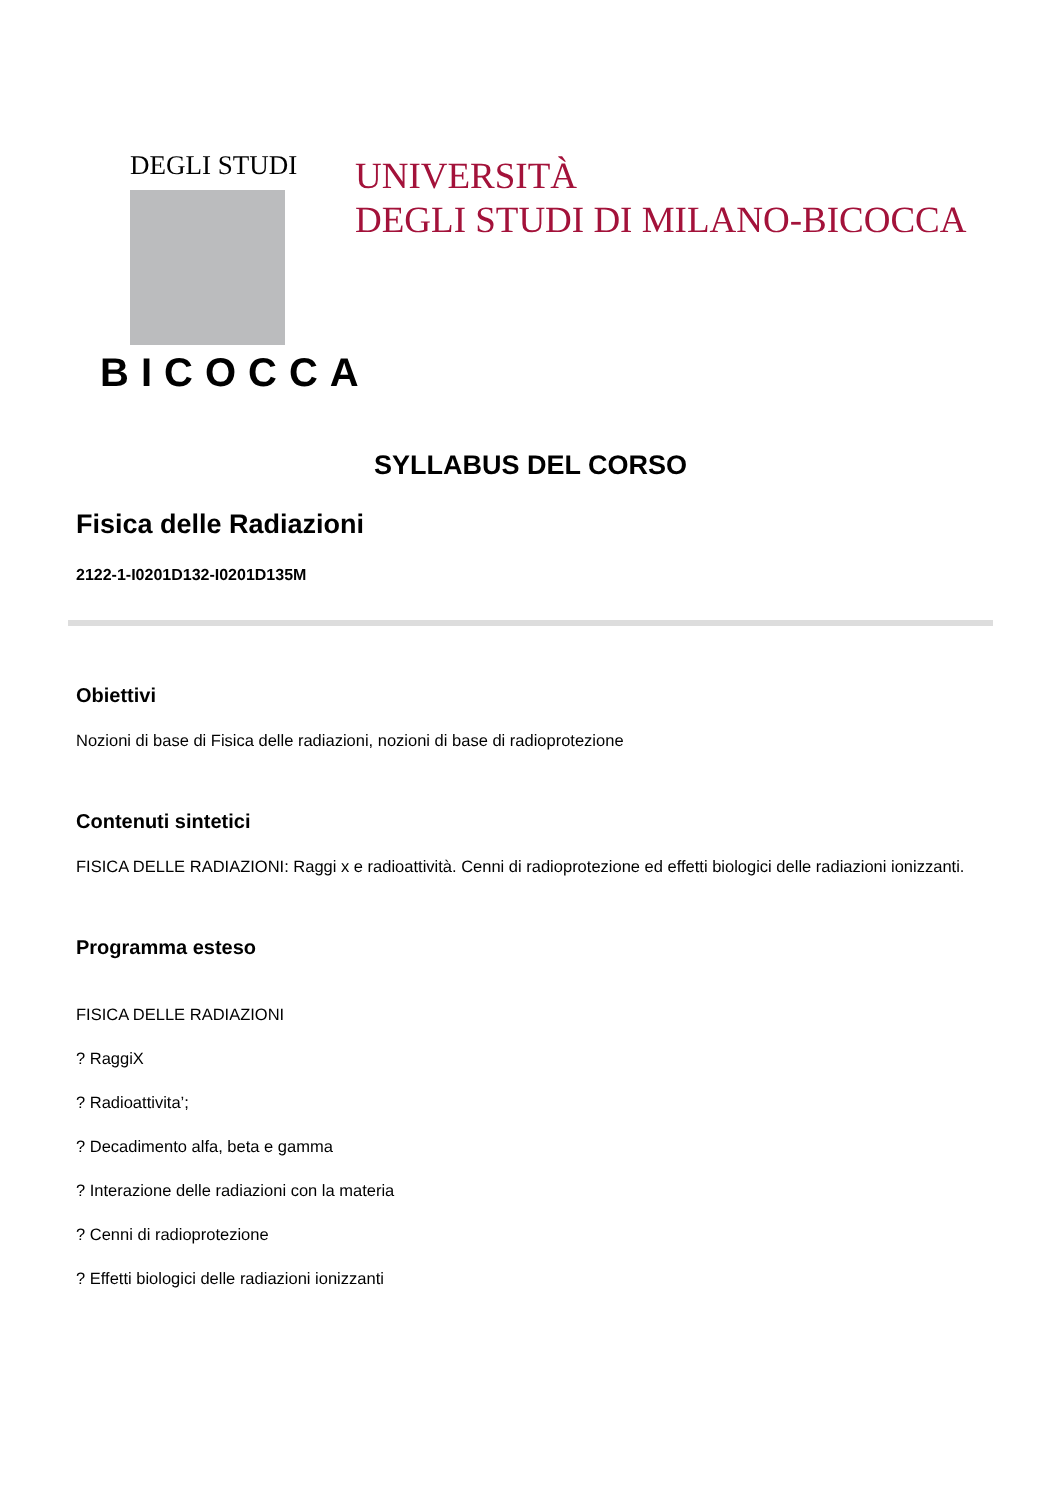DEGLI STUDI
BICOCCA
UNIVERSITÀ
DEGLI STUDI DI MILANO-BICOCCA
SYLLABUS DEL CORSO
Fisica delle Radiazioni
2122-1-I0201D132-I0201D135M
Obiettivi
Nozioni di base di Fisica delle radiazioni, nozioni di base di radioprotezione
Contenuti sintetici
FISICA DELLE RADIAZIONI: Raggi x e radioattività. Cenni di radioprotezione ed effetti biologici delle radiazioni ionizzanti.
Programma esteso
FISICA DELLE RADIAZIONI
? RaggiX
? Radioattivita’;
? Decadimento alfa, beta e gamma
? Interazione delle radiazioni con la materia
? Cenni di radioprotezione
? Effetti biologici delle radiazioni ionizzanti